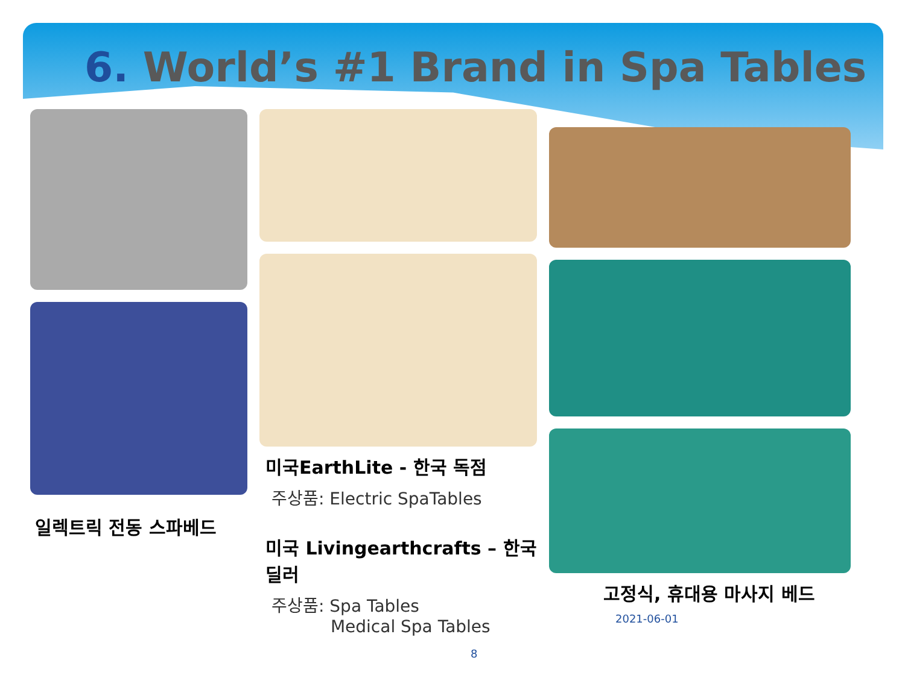6. World’s #1 Brand in Spa Tables
일렉트릭 전동 스파베드
미국EarthLite - 한국 독점
주상품: Electric SpaTables
미국 Livingearthcrafts – 한국 딜러
주상품: Spa Tables
Medical Spa Tables
8
고정식, 휴대용 마사지 베드 2021-06-01